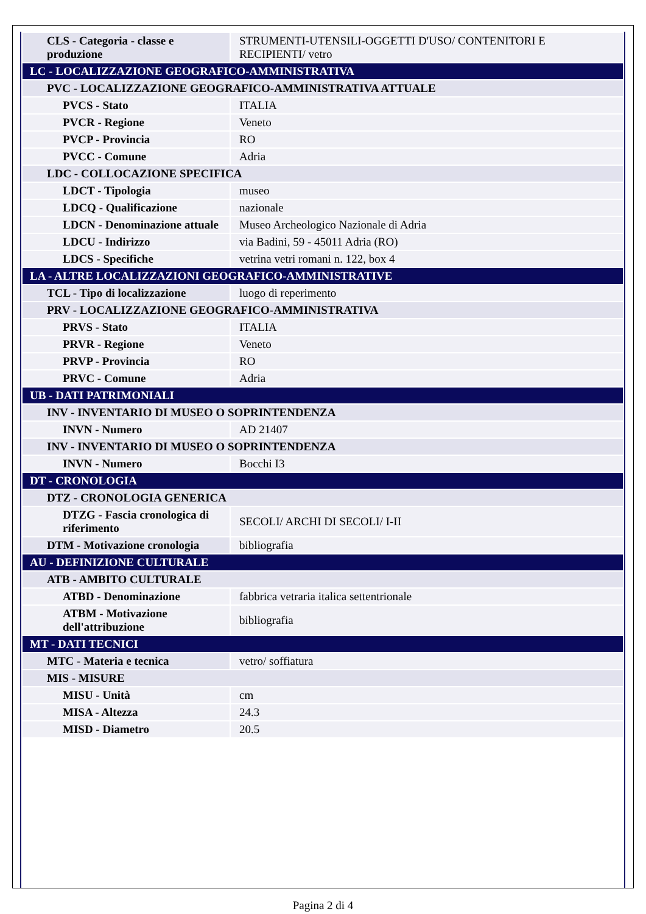| CLS - Categoria - classe e produzione | STRUMENTI-UTENSILI-OGGETTI D'USO/ CONTENITORI E RECIPIENTI/ vetro |
| LC - LOCALIZZAZIONE GEOGRAFICO-AMMINISTRATIVA | |
| PVC - LOCALIZZAZIONE GEOGRAFICO-AMMINISTRATIVA ATTUALE | |
| PVCS - Stato | ITALIA |
| PVCR - Regione | Veneto |
| PVCP - Provincia | RO |
| PVCC - Comune | Adria |
| LDC - COLLOCAZIONE SPECIFICA | |
| LDCT - Tipologia | museo |
| LDCQ - Qualificazione | nazionale |
| LDCN - Denominazione attuale | Museo Archeologico Nazionale di Adria |
| LDCU - Indirizzo | via Badini, 59 - 45011 Adria (RO) |
| LDCS - Specifiche | vetrina vetri romani n. 122, box 4 |
| LA - ALTRE LOCALIZZAZIONI GEOGRAFICO-AMMINISTRATIVE | |
| TCL - Tipo di localizzazione | luogo di reperimento |
| PRV - LOCALIZZAZIONE GEOGRAFICO-AMMINISTRATIVA | |
| PRVS - Stato | ITALIA |
| PRVR - Regione | Veneto |
| PRVP - Provincia | RO |
| PRVC - Comune | Adria |
| UB - DATI PATRIMONIALI | |
| INV - INVENTARIO DI MUSEO O SOPRINTENDENZA | |
| INVN - Numero | AD 21407 |
| INV - INVENTARIO DI MUSEO O SOPRINTENDENZA | |
| INVN - Numero | Bocchi I3 |
| DT - CRONOLOGIA | |
| DTZ - CRONOLOGIA GENERICA | |
| DTZG - Fascia cronologica di riferimento | SECOLI/ ARCHI DI SECOLI/ I-II |
| DTM - Motivazione cronologia | bibliografia |
| AU - DEFINIZIONE CULTURALE | |
| ATB - AMBITO CULTURALE | |
| ATBD - Denominazione | fabbrica vetraria italica settentrionale |
| ATBM - Motivazione dell'attribuzione | bibliografia |
| MT - DATI TECNICI | |
| MTC - Materia e tecnica | vetro/ soffiatura |
| MIS - MISURE | |
| MISU - Unità | cm |
| MISA - Altezza | 24.3 |
| MISD - Diametro | 20.5 |
Pagina 2 di 4